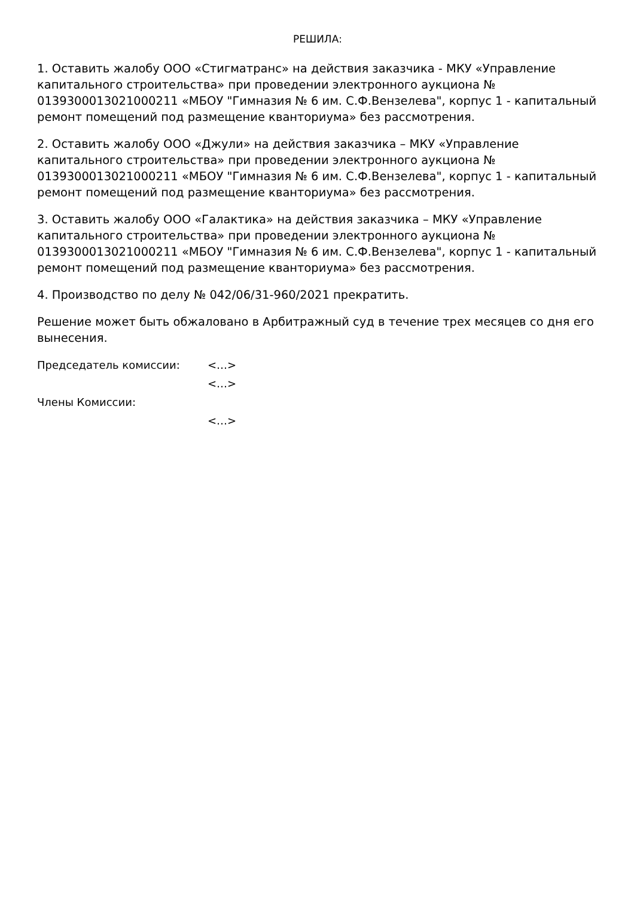РЕШИЛА:
1. Оставить жалобу ООО «Стигматранс» на действия заказчика - МКУ «Управление капитального строительства» при проведении электронного аукциона № 0139300013021000211 «МБОУ "Гимназия № 6 им. С.Ф.Вензелева", корпус 1 - капитальный ремонт помещений под размещение кванториума» без рассмотрения.
2. Оставить жалобу ООО «Джули» на действия заказчика – МКУ «Управление капитального строительства» при проведении электронного аукциона № 0139300013021000211 «МБОУ "Гимназия № 6 им. С.Ф.Вензелева", корпус 1 - капитальный ремонт помещений под размещение кванториума» без рассмотрения.
3. Оставить жалобу ООО «Галактика» на действия заказчика – МКУ «Управление капитального строительства» при проведении электронного аукциона № 0139300013021000211 «МБОУ "Гимназия № 6 им. С.Ф.Вензелева", корпус 1 - капитальный ремонт помещений под размещение кванториума» без рассмотрения.
4. Производство по делу № 042/06/31-960/2021 прекратить.
Решение может быть обжаловано в Арбитражный суд в течение трех месяцев со дня его вынесения.
Председатель комиссии:
<…>
<…>
Члены Комиссии:
<…>